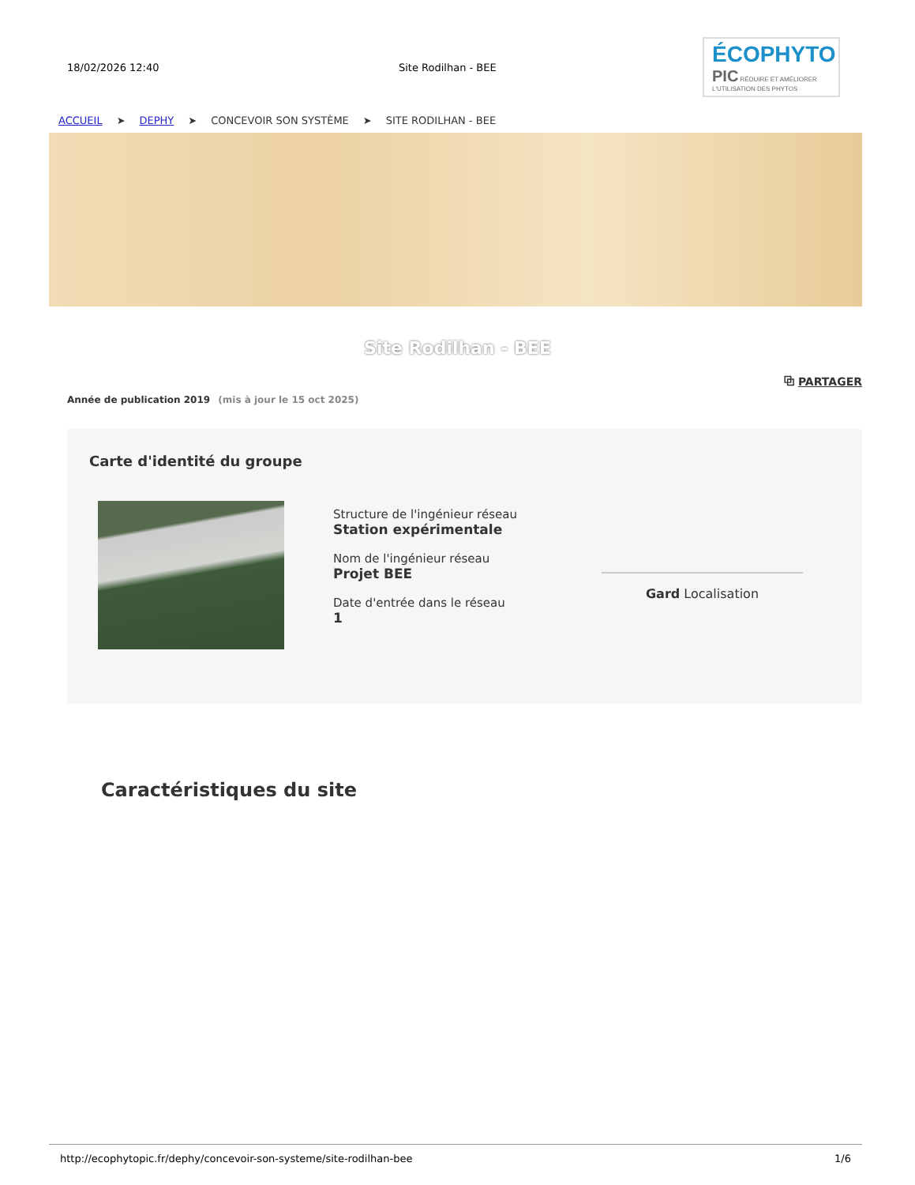18/02/2026 12:40 Site Rodilhan - BEE
ÉCOPHYTO
PIC RÉDUIRE ET AMÉLIORER L'UTILISATION DES PHYTOS
ACCUEIL ➤ DEPHY ➤ CONCEVOIR SON SYSTÈME ➤ SITE RODILHAN - BEE
Site Rodilhan - BEE
⧉ PARTAGER
Année de publication 2019 (mis à jour le 15 oct 2025)
Carte d'identité du groupe
Structure de l'ingénieur réseau
Station expérimentale
Nom de l'ingénieur réseau
Projet BEE
Date d'entrée dans le réseau
1
Gard Localisation
Caractéristiques du site
http://ecophytopic.fr/dephy/concevoir-son-systeme/site-rodilhan-bee 1/6